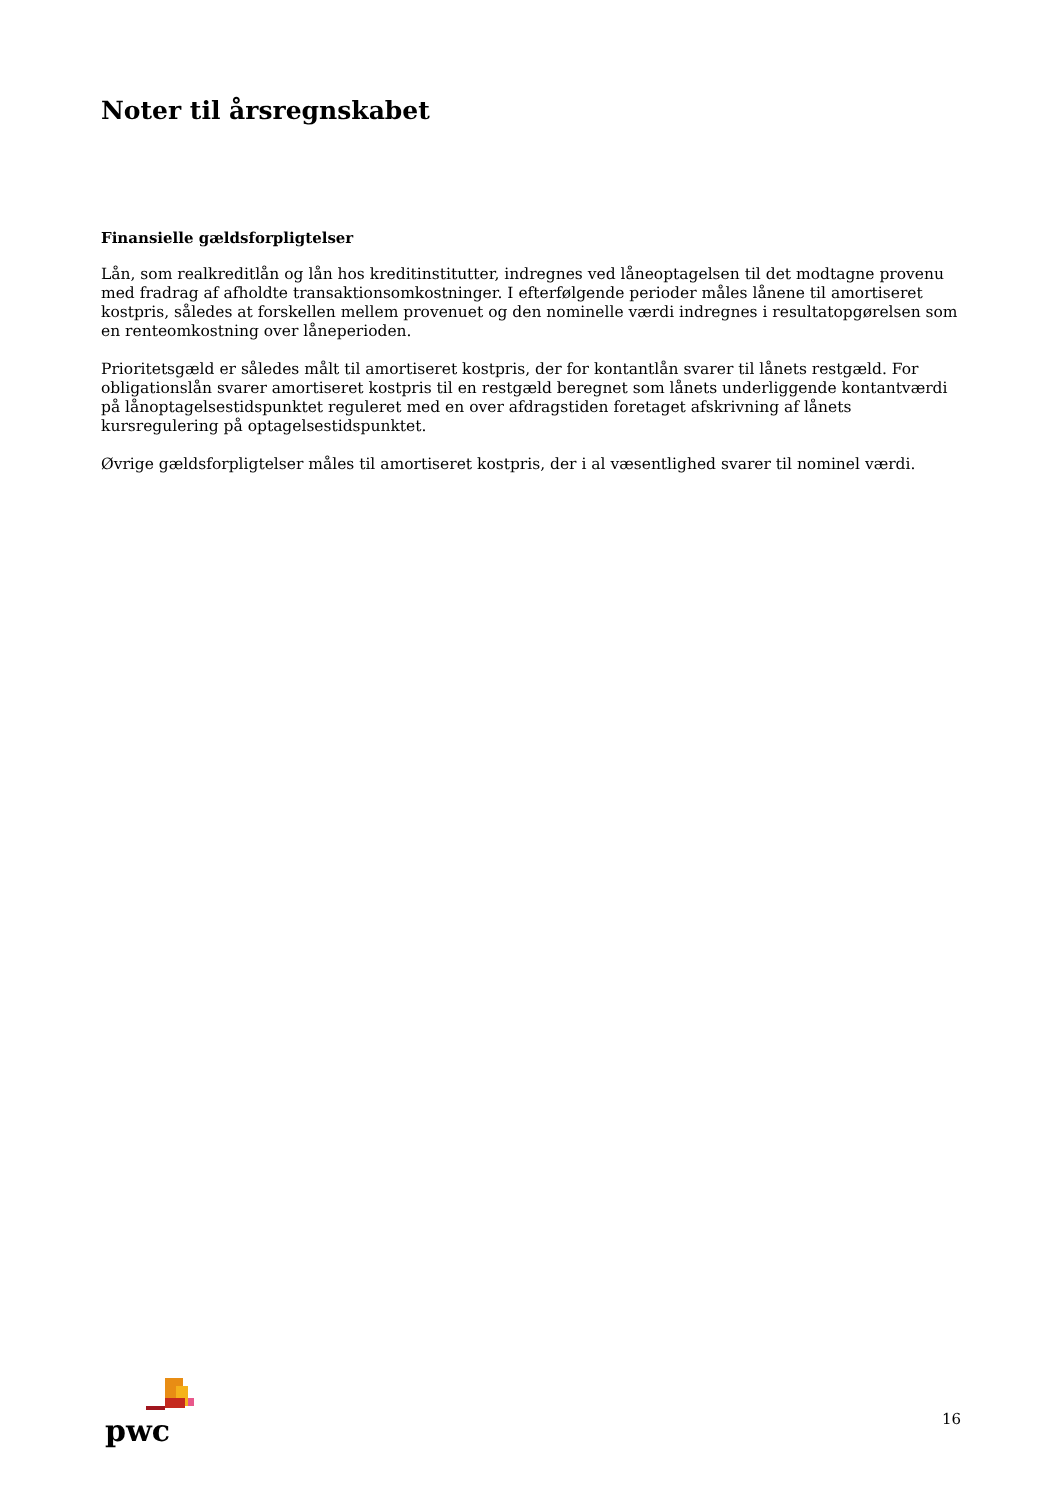Noter til årsregnskabet
Finansielle gældsforpligtelser
Lån, som realkreditlån og lån hos kreditinstitutter, indregnes ved låneoptagelsen til det modtagne provenu med fradrag af afholdte transaktionsomkostninger. I efterfølgende perioder måles lånene til amortiseret kostpris, således at forskellen mellem provenuet og den nominelle værdi indregnes i resultatopgørelsen som en renteomkostning over låneperioden.
Prioritetsgæld er således målt til amortiseret kostpris, der for kontantlån svarer til lånets restgæld. For obligationslån svarer amortiseret kostpris til en restgæld beregnet som lånets underliggende kontantværdi på lånoptagelsestidspunktet reguleret med en over afdragstiden foretaget afskrivning af lånets kursregulering på optagelsestidspunktet.
Øvrige gældsforpligtelser måles til amortiseret kostpris, der i al væsentlighed svarer til nominel værdi.
pwc
16